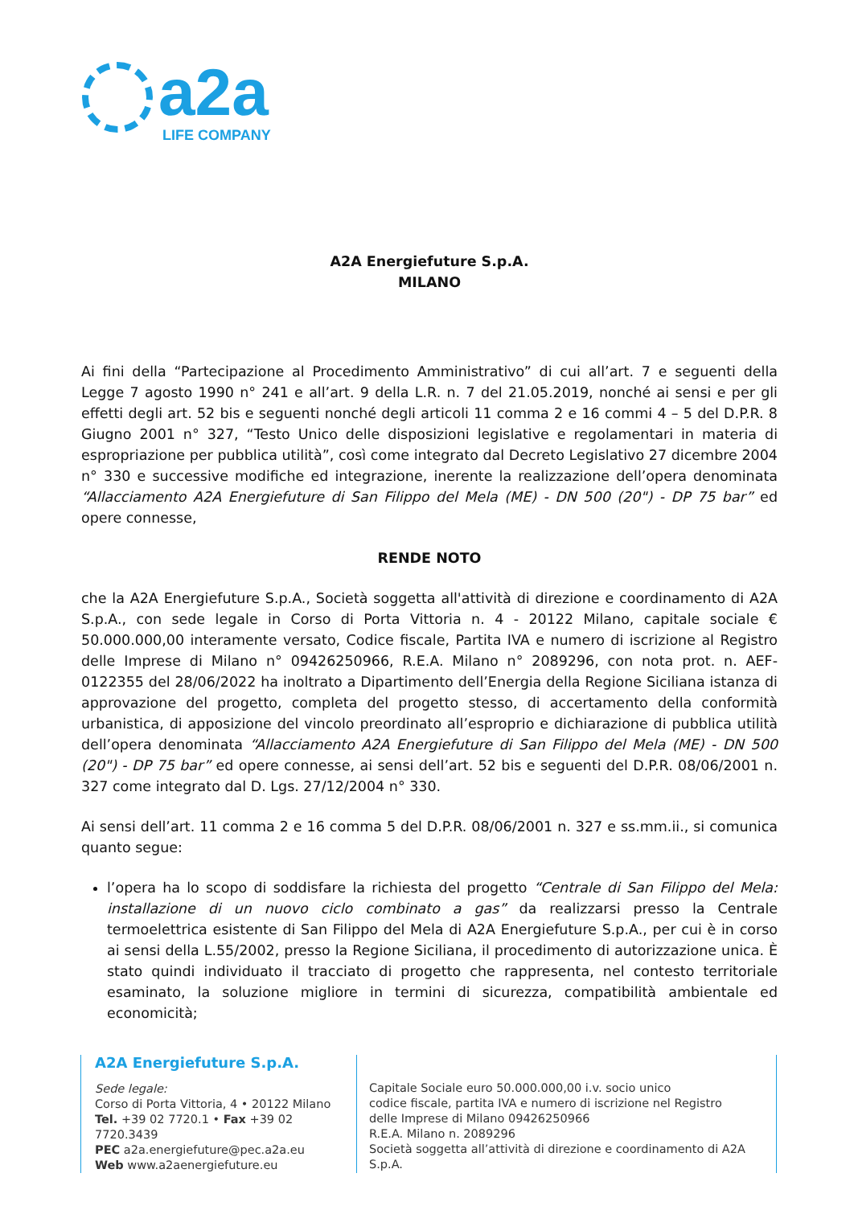a2a
LIFE COMPANY
A2A Energiefuture S.p.A.
MILANO
Ai fini della “Partecipazione al Procedimento Amministrativo” di cui all’art. 7 e seguenti della Legge 7 agosto 1990 n° 241 e all’art. 9 della L.R. n. 7 del 21.05.2019, nonché ai sensi e per gli effetti degli art. 52 bis e seguenti nonché degli articoli 11 comma 2 e 16 commi 4 – 5 del D.P.R. 8 Giugno 2001 n° 327, “Testo Unico delle disposizioni legislative e regolamentari in materia di espropriazione per pubblica utilità”, così come integrato dal Decreto Legislativo 27 dicembre 2004 n° 330 e successive modifiche ed integrazione, inerente la realizzazione dell’opera denominata “Allacciamento A2A Energiefuture di San Filippo del Mela (ME) - DN 500 (20") - DP 75 bar” ed opere connesse,
RENDE NOTO
che la A2A Energiefuture S.p.A., Società soggetta all'attività di direzione e coordinamento di A2A S.p.A., con sede legale in Corso di Porta Vittoria n. 4 - 20122 Milano, capitale sociale € 50.000.000,00 interamente versato, Codice fiscale, Partita IVA e numero di iscrizione al Registro delle Imprese di Milano n° 09426250966, R.E.A. Milano n° 2089296, con nota prot. n. AEF-0122355 del 28/06/2022 ha inoltrato a Dipartimento dell’Energia della Regione Siciliana istanza di approvazione del progetto, completa del progetto stesso, di accertamento della conformità urbanistica, di apposizione del vincolo preordinato all’esproprio e dichiarazione di pubblica utilità dell’opera denominata “Allacciamento A2A Energiefuture di San Filippo del Mela (ME) - DN 500 (20") - DP 75 bar” ed opere connesse, ai sensi dell’art. 52 bis e seguenti del D.P.R. 08/06/2001 n. 327 come integrato dal D. Lgs. 27/12/2004 n° 330.
Ai sensi dell’art. 11 comma 2 e 16 comma 5 del D.P.R. 08/06/2001 n. 327 e ss.mm.ii., si comunica quanto segue:
l’opera ha lo scopo di soddisfare la richiesta del progetto “Centrale di San Filippo del Mela: installazione di un nuovo ciclo combinato a gas” da realizzarsi presso la Centrale termoelettrica esistente di San Filippo del Mela di A2A Energiefuture S.p.A., per cui è in corso ai sensi della L.55/2002, presso la Regione Siciliana, il procedimento di autorizzazione unica. È stato quindi individuato il tracciato di progetto che rappresenta, nel contesto territoriale esaminato, la soluzione migliore in termini di sicurezza, compatibilità ambientale ed economicità;
A2A Energiefuture S.p.A.
Sede legale:
Corso di Porta Vittoria, 4 • 20122 Milano
Tel. +39 02 7720.1 • Fax +39 02 7720.3439
PEC a2a.energiefuture@pec.a2a.eu
Web www.a2aenergiefuture.eu
Capitale Sociale euro 50.000.000,00 i.v. socio unico
codice fiscale, partita IVA e numero di iscrizione nel Registro
delle Imprese di Milano 09426250966
R.E.A. Milano n. 2089296
Società soggetta all’attività di direzione e coordinamento di A2A S.p.A.